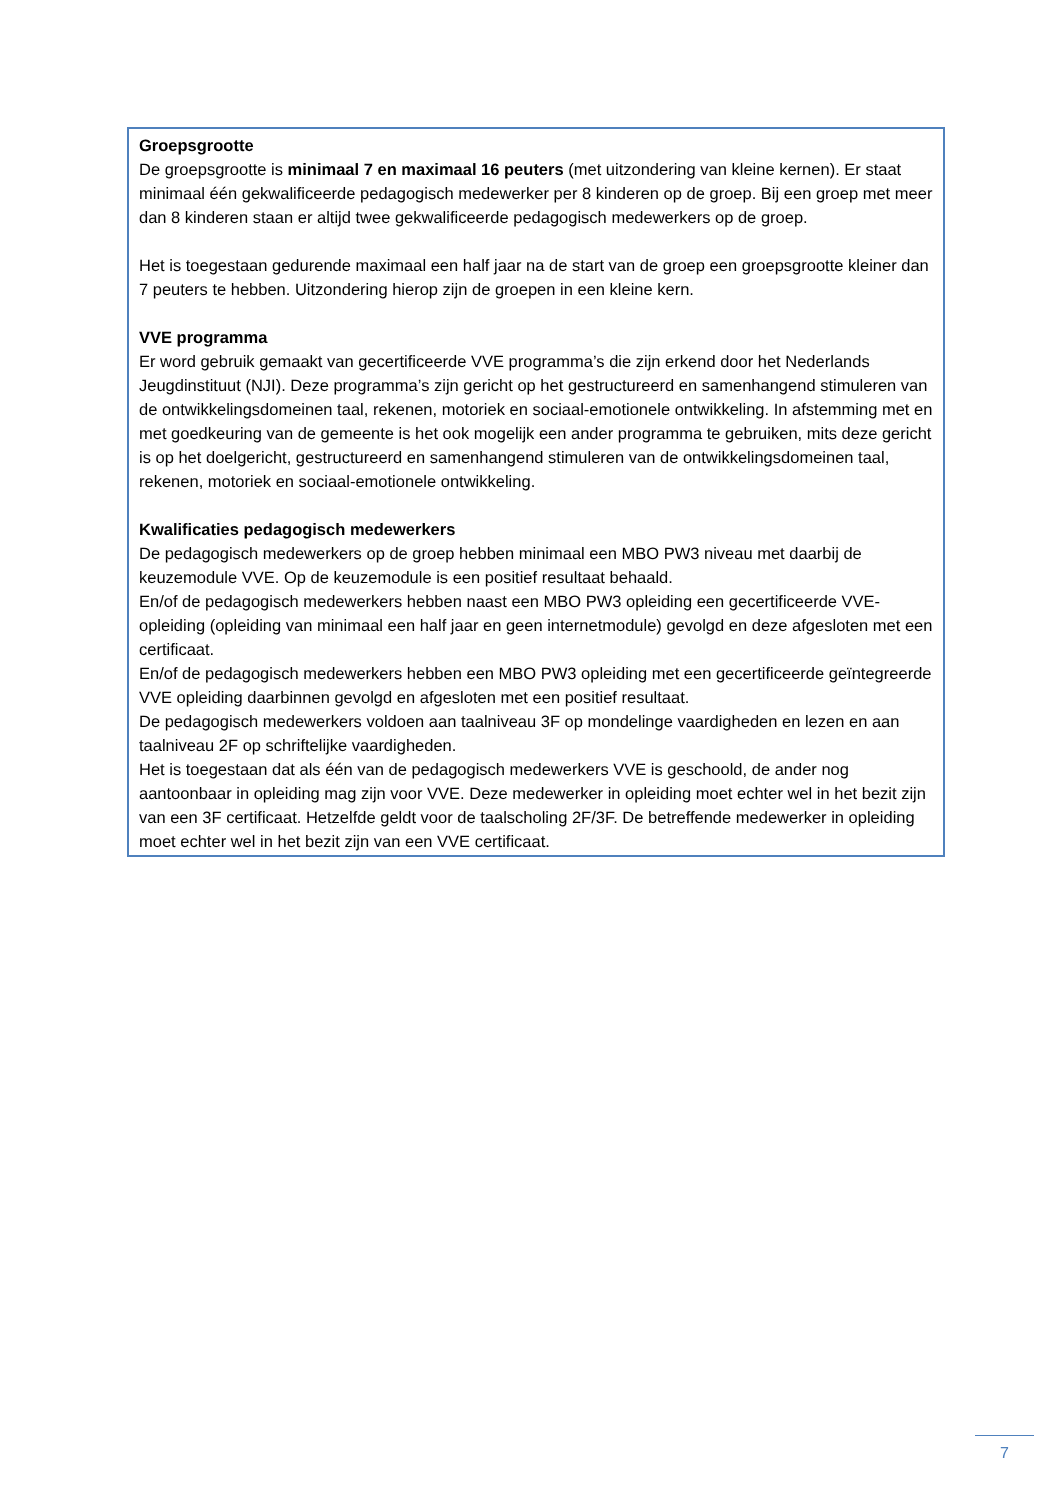Groepsgrootte
De groepsgrootte is minimaal 7 en maximaal 16 peuters (met uitzondering van kleine kernen). Er staat minimaal één gekwalificeerde pedagogisch medewerker per 8 kinderen op de groep. Bij een groep met meer dan 8 kinderen staan er altijd twee gekwalificeerde pedagogisch medewerkers op de groep.
Het is toegestaan gedurende maximaal een half jaar na de start van de groep een groepsgrootte kleiner dan 7 peuters te hebben. Uitzondering hierop zijn de groepen in een kleine kern.
VVE programma
Er word gebruik gemaakt van gecertificeerde VVE programma’s die zijn erkend door het Nederlands Jeugdinstituut (NJI). Deze programma’s zijn gericht op het gestructureerd en samenhangend stimuleren van de ontwikkelingsdomeinen taal, rekenen, motoriek en sociaal-emotionele ontwikkeling. In afstemming met en met goedkeuring van de gemeente is het ook mogelijk een ander programma te gebruiken, mits deze gericht is op het doelgericht, gestructureerd en samenhangend stimuleren van de ontwikkelingsdomeinen taal, rekenen, motoriek en sociaal-emotionele ontwikkeling.
Kwalificaties pedagogisch medewerkers
De pedagogisch medewerkers op de groep hebben minimaal een MBO PW3 niveau met daarbij de keuzemodule VVE. Op de keuzemodule is een positief resultaat behaald.
En/of de pedagogisch medewerkers hebben naast een MBO PW3 opleiding een gecertificeerde VVE-opleiding (opleiding van minimaal een half jaar en geen internetmodule) gevolgd en deze afgesloten met een certificaat.
En/of de pedagogisch medewerkers hebben een MBO PW3 opleiding met een gecertificeerde geïntegreerde VVE opleiding daarbinnen gevolgd en afgesloten met een positief resultaat.
De pedagogisch medewerkers voldoen aan taalniveau 3F op mondelinge vaardigheden en lezen en aan taalniveau 2F op schriftelijke vaardigheden.
Het is toegestaan dat als één van de pedagogisch medewerkers VVE is geschoold, de ander nog aantoonbaar in opleiding mag zijn voor VVE. Deze medewerker in opleiding moet echter wel in het bezit zijn van een 3F certificaat. Hetzelfde geldt voor de taalscholing 2F/3F. De betreffende medewerker in opleiding moet echter wel in het bezit zijn van een VVE certificaat.
7